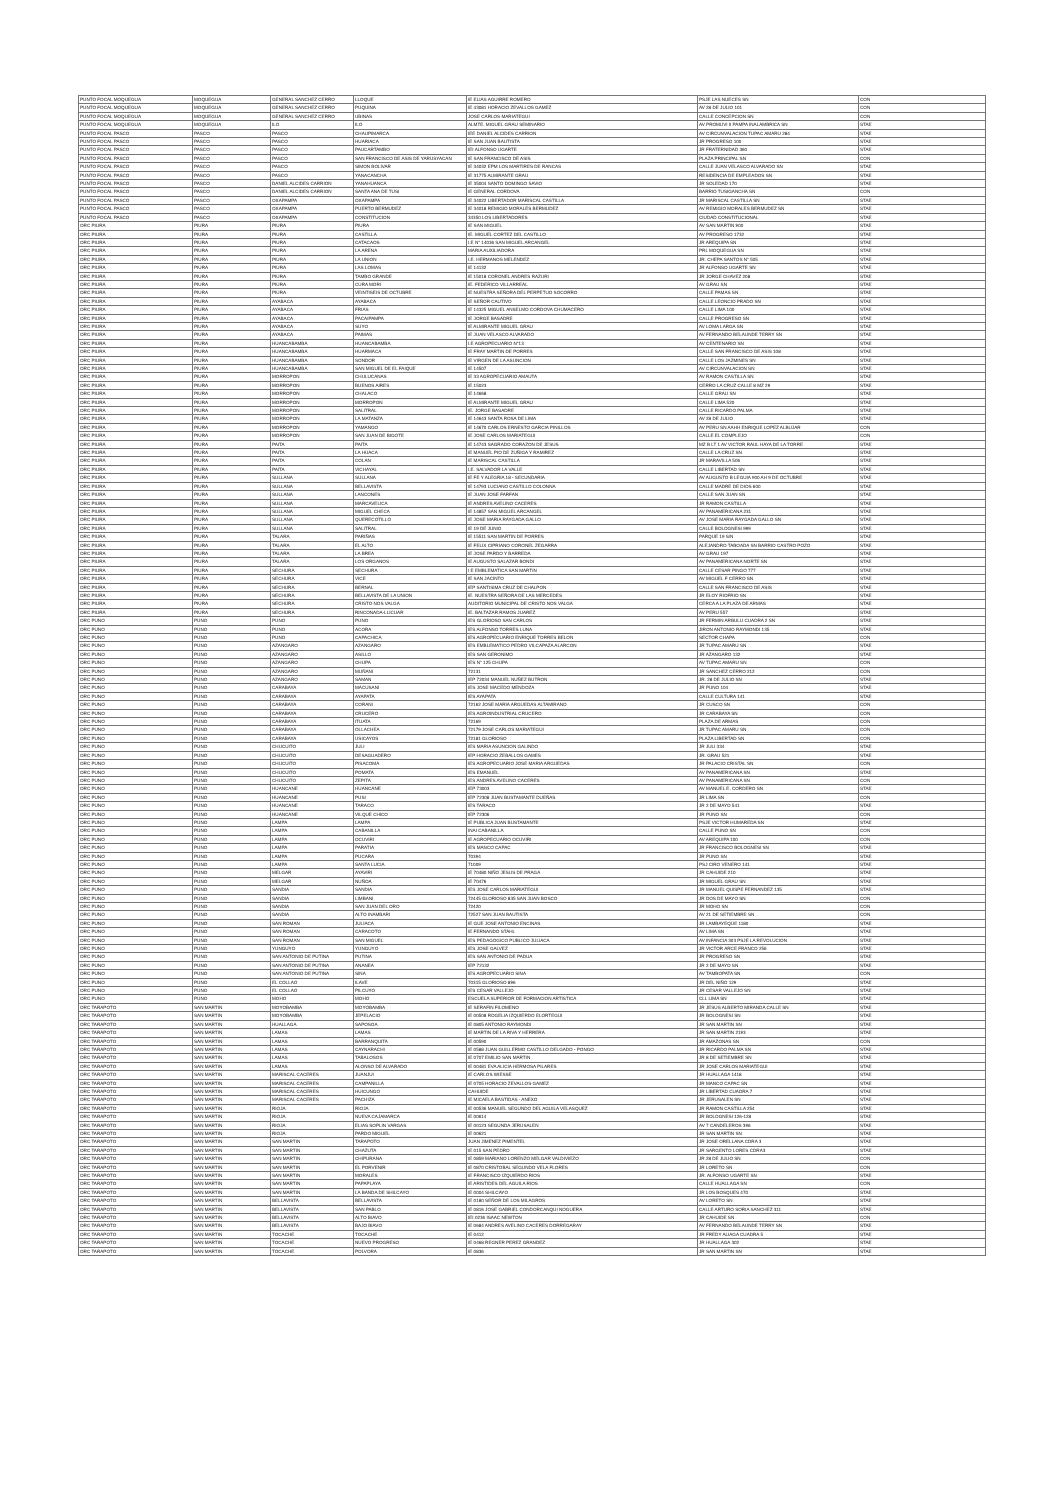| PUNTO FOCAL MOQUEGUA | MOQUEGUA | GENERAL SANCHEZ CERRO | LLOQUE | IE ELIAS AGUIRRE ROMERO | PSJE LAS NUECES SN | CON |
| PUNTO FOCAL MOQUEGUA | MOQUEGUA | GENERAL SANCHEZ CERRO | PUQUINA | IE 43081 HORACIO ZEVALLOS GAMEZ | AV 28 DE JULIO 101 | CON |
| PUNTO FOCAL MOQUEGUA | MOQUEGUA | GENERAL SANCHEZ CERRO | UBINAS | JOSE CARLOS MARIATEGUI | CALLE CONCEPCION SN | CON |
| PUNTO FOCAL MOQUEGUA | MOQUEGUA | ILO | ILO | ALMTE. MIGUEL GRAU SEMINARIO | AV PROMUVI II PAMPA INALAMBRICA SN | STAE |
| PUNTO FOCAL PASCO | PASCO | PASCO | CHAUPIMARCA | IEE DANIEL ALCIDES CARRION | AV CIRCUNVALACION TUPAC AMARU 284 | STAE |
| PUNTO FOCAL PASCO | PASCO | PASCO | HUARIACA | IE SAN JUAN BAUTISTA | JR PROGRESO 100 | STAE |
| PUNTO FOCAL PASCO | PASCO | PASCO | PAUCARTAMBO | IEI ALFONSO UGARTE | JR FRATERNIDAD 360 | STAE |
| PUNTO FOCAL PASCO | PASCO | PASCO | SAN FRANCISCO DE ASIS DE YARUSYACAN | IE SAN FRANCISCO DE ASIS | PLAZA PRINCIPAL SN | CON |
| PUNTO FOCAL PASCO | PASCO | PASCO | SIMON BOLIVAR | IE 34032 EPM LOS MARTIRES DE RANCAS | CALLE JUAN VELASCO ALVARADO SN | STAE |
| PUNTO FOCAL PASCO | PASCO | PASCO | YANACANCHA | IE 31775 ALMIRANTE GRAU | RESIDENCIA DE EMPLEADOS SN | STAE |
| PUNTO FOCAL PASCO | PASCO | DANIEL ALCIDES CARRION | YANAHUANCA | IE 35004 SANTO DOMINGO SAVIO | JR SOLEDAD 170 | STAE |
| PUNTO FOCAL PASCO | PASCO | DANIEL ALCIDES CARRION | SANTA ANA DE TUSI | IE GENERAL CORDOVA | BARRIO TUSIGANCHA SN | CON |
| PUNTO FOCAL PASCO | PASCO | OXAPAMPA | OXAPAMPA | IE 34022 LIBERTADOR MARISCAL CASTILLA | JR MARISCAL CASTILLA SN | STAE |
| PUNTO FOCAL PASCO | PASCO | OXAPAMPA | PUERTO BERMUDEZ | IE 34018 REMIGIO MORALES BERMUDEZ | AV REMIGIO MORALES BERMUDEZ SN | STAE |
| PUNTO FOCAL PASCO | PASCO | OXAPAMPA | CONSTITUCION | 34350 LOS LIBERTADORES | CIUDAD CONSTITUCIONAL | STAE |
| ORC PIURA | PIURA | PIURA | PIURA | IE SAN MIGUEL | AV SAN MARTIN 900 | STAE |
| ORC PIURA | PIURA | PIURA | CASTILLA | IE. MIGUEL CORTEZ DEL CASTILLO | AV PROGRESO 1732 | STAE |
| ORC PIURA | PIURA | PIURA | CATACAOS | I.E N° 14036 SAN MIGUEL ARCANGEL | JR AREQUIPA SN | STAE |
| ORC PIURA | PIURA | PIURA | LA ARENA | MARIA AUXILIADORA | PRL MOQUEGUA SN | STAE |
| ORC PIURA | PIURA | PIURA | LA UNION | I.E. HERMANOS MELENDEZ | JR. CHEPA SANTOS N° 505 | STAE |
| ORC PIURA | PIURA | PIURA | LAS LOMAS | IE 14132 | JR ALFONSO UGARTE SN | STAE |
| ORC PIURA | PIURA | PIURA | TAMBO GRANDE | IE 15018 CORONEL ANDRES RAZURI | JR JORGE CHAVEZ 208 | STAE |
| ORC PIURA | PIURA | PIURA | CURA MORI | IE. FEDERICO VILLARREAL | AV GRAU SN | STAE |
| ORC PIURA | PIURA | PIURA | VEINTISEIS DE OCTUBRE | IE NUESTRA SEÑORA DEL PERPETUO SOCORRO | CALLE PAMAS SN | STAE |
| ORC PIURA | PIURA | AYABACA | AYABACA | IE SEÑOR CAUTIVO | CALLE LEONCIO PRADO SN | STAE |
| ORC PIURA | PIURA | AYABACA | FRIAS | IE 14325 MIGUEL ANSELMO CORDOVA CHUMACERO | CALLE LIMA 100 | STAE |
| ORC PIURA | PIURA | AYABACA | PACAIPAMPA | IE JORGE BASADRE | CALLE PROGRESO SN | STAE |
| ORC PIURA | PIURA | AYABACA | SUYO | IE ALMIRANTE MIGUEL GRAU | AV LOMA LARGA SN | STAE |
| ORC PIURA | PIURA | AYABACA | PAIMAS | IE JUAN VELASCO ALVARADO | AV FERNANDO BELAUNDE TERRY SN | STAE |
| ORC PIURA | PIURA | HUANCABAMBA | HUANCABAMBA | I.E AGROPECUARIO N°13 | AV CENTENARIO SN | STAE |
| ORC PIURA | PIURA | HUANCABAMBA | HUARMACA | IE FRAY MARTIN DE PORRES | CALLE SAN FRANCISCO DE ASIS 108 | STAE |
| ORC PIURA | PIURA | HUANCABAMBA | SONDOR | IE VIRGEN DE LA ASUNCION | CALLE LOS JAZMINES SN | STAE |
| ORC PIURA | PIURA | HUANCABAMBA | SAN MIGUEL DE EL FAIQUE | IE 14507 | AV CIRCUNVALACION SN | STAE |
| ORC PIURA | PIURA | MORROPON | CHULUCANAS | IE 33 AGROPECUARIO AMAUTA | AV RAMON CASTILLA SN | STAE |
| ORC PIURA | PIURA | MORROPON | BUENOS AIRES | IE 15023 | CERRO LA CRUZ CALLE 8 MZ 29 | STAE |
| ORC PIURA | PIURA | MORROPON | CHALACO | IE 14668 | CALLE GRAU SN | STAE |
| ORC PIURA | PIURA | MORROPON | MORROPON | IE ALMIRANTE MIGUEL GRAU | CALLE LIMA 520 | STAE |
| ORC PIURA | PIURA | MORROPON | SALITRAL | IE. JORGE BASADRE | CALLE RICARDO PALMA | STAE |
| ORC PIURA | PIURA | MORROPON | LA MATANZA | IE 14643 SANTA ROSA DE LIMA | AV 28 DE JULIO | STAE |
| ORC PIURA | PIURA | MORROPON | YAMANGO | IE 14670 CARLOS ERNESTO GARCIA PINILLOS | AV PERU SN AAHH ENRIQUE LOPEZ ALBUJAR | CON |
| ORC PIURA | PIURA | MORROPON | SAN JUAN DE BIGOTE | IE JOSE CARLOS MARIATEGUI | CALLE EL COMPLEJO | CON |
| ORC PIURA | PIURA | PAITA | PAITA | IE 14743 SAGRADO CORAZON DE JESUS | MZ B LT 1 AV VICTOR RAUL HAYA DE LA TORRE | STAE |
| ORC PIURA | PIURA | PAITA | LA HUACA | IE MANUEL PIO DE ZUÑIGA Y RAMIREZ | CALLE LA CRUZ SN | STAE |
| ORC PIURA | PIURA | PAITA | COLAN | IE MARISCAL CASTILLA | JR MARAVILLA 506 | STAE |
| ORC PIURA | PIURA | PAITA | VICHAYAL | I.E. SALVADOR LA VALLE | CALLE LIBERTAD SN | STAE |
| ORC PIURA | PIURA | SULLANA | SULLANA | IE FE Y ALEGRIA 18 - SECUNDARIA | AV AUGUSTO B LEGUIA 900 AH 9 DE OCTUBRE | STAE |
| ORC PIURA | PIURA | SULLANA | BELLAVISTA | IE 14793 LUCIANO CASTILLO COLONNA | CALLE MADRE DE DIOS 600 | STAE |
| ORC PIURA | PIURA | SULLANA | LANCONES | IE JUAN JOSE FARFAN | CALLE SAN JUAN SN | STAE |
| ORC PIURA | PIURA | SULLANA | MARCAVELICA | IE ANDRES AVELINO CACERES | JR RAMON CASTILLA | STAE |
| ORC PIURA | PIURA | SULLANA | MIGUEL CHECA | IE 14857 SAN MIGUEL ARCANGEL | AV PANAMERICANA 231 | STAE |
| ORC PIURA | PIURA | SULLANA | QUERECOTILLO | IE JOSE MARIA RAYGADA GALLO | AV JOSE MARIA RAYGADA GALLO SN | STAE |
| ORC PIURA | PIURA | SULLANA | SALITRAL | IE 19 DE JUNIO | CALLE BOLOGNESI 999 | STAE |
| ORC PIURA | PIURA | TALARA | PARIÑAS | IE 15511 SAN MARTIN DE PORRES | PARQUE 19 S/N | STAE |
| ORC PIURA | PIURA | TALARA | EL ALTO | IE FELIX CIPRIANO CORONEL ZEGARRA | ALEJANDRO TABOADA SN BARRIO CASTRO POZO | STAE |
| ORC PIURA | PIURA | TALARA | LA BREA | IE JOSE PARDO Y BARREDA | AV GRAU 197 | STAE |
| ORC PIURA | PIURA | TALARA | LOS ORGANOS | IE AUGUSTO SALAZAR BONDI | AV PANAMERICANA NORTE SN | STAE |
| ORC PIURA | PIURA | SECHURA | SECHURA | I E EMBLEMATICA SAN MARTIN | CALLE CESAR PINGO 777 | STAE |
| ORC PIURA | PIURA | SECHURA | VICE | IE SAN JACINTO | AV MIGUEL F CERRO SN | STAE |
| ORC PIURA | PIURA | SECHURA | BERNAL | IEP SANTISIMA CRUZ DE CHALPON | CALLE SAN FRANCISCO DE ASIS | STAE |
| ORC PIURA | PIURA | SECHURA | BELLAVISTA DE LA UNION | IE. NUESTRA SEÑORA DE LAS MERCEDES | JR ELOY RIOFRIO SN | STAE |
| ORC PIURA | PIURA | SECHURA | CRISTO NOS VALGA | AUDITORIO MUNICIPAL DE CRISTO NOS VALGA | CERCA A LA PLAZA DE ARMAS | STAE |
| ORC PIURA | PIURA | SECHURA | RINCONADA-LLICUAR | IE. BALTAZAR RAMOS JUAREZ | AV PERU 557 | STAE |
| ORC PUNO | PUNO | PUNO | PUNO | IES GLORIOSO SAN CARLOS | JR FERMIN ARBULU CUADRA 2 SN | STAE |
| ORC PUNO | PUNO | PUNO | ACORA | IES ALFONSO TORRES LUNA | JIRON ANTONIO RAYMONDI 135 | STAE |
| ORC PUNO | PUNO | PUNO | CAPACHICA | IES AGROPECUARIO ENRIQUE TORRES BELON | SECTOR CHAPA | CON |
| ORC PUNO | PUNO | AZANGARO | AZANGARO | IES EMBLEMATICO PEDRO VILCAPAZA ALARCON | JR TUPAC AMARU SN | STAE |
| ORC PUNO | PUNO | AZANGARO | ASILLO | IES SAN GERONIMO | JR AZANGARO 132 | STAE |
| ORC PUNO | PUNO | AZANGARO | CHUPA | IES N° 125 CHUPA | AV TUPAC AMARU SN | CON |
| ORC PUNO | PUNO | AZANGARO | MUÑANI | 72131 | JR SANCHEZ CERRO 212 | CON |
| ORC PUNO | PUNO | AZANGARO | SAMAN | IEP 72034 MANUEL NUÑEZ BUTRON | JR. 28 DE JULIO SN | STAE |
| ORC PUNO | PUNO | CARABAYA | MACUSANI | IES JOSE MACEDO MENDOZA | JR PUNO 104 | STAE |
| ORC PUNO | PUNO | CARABAYA | AYAPATA | IES AYAPATA | CALLE CULTURA 141 | STAE |
| ORC PUNO | PUNO | CARABAYA | CORANI | 72162 JOSE MARIA ARGUEDAS ALTAMIRANO | JR CUSCO SN | CON |
| ORC PUNO | PUNO | CARABAYA | CRUCERO | IES AGROINDUSTRIAL CRUCERO | JR CARABAYA SN | CON |
| ORC PUNO | PUNO | CARABAYA | ITUATA | 72169 | PLAZA DE ARMAS | CON |
| ORC PUNO | PUNO | CARABAYA | OLLACHEA | 72179 JOSE CARLOS MARIATEGUI | JR TUPAC AMARU SN | CON |
| ORC PUNO | PUNO | CARABAYA | USICAYOS | 72181 GLORIOSO | PLAZA LIBERTAD SN | CON |
| ORC PUNO | PUNO | CHUCUITO | JULI | IES MARIA ASUNCION GALINDO | JR JULI 334 | STAE |
| ORC PUNO | PUNO | CHUCUITO | DESAGUADERO | IEP HORACIO ZEBALLOS GAMES | JR. GRAU 521 | STAE |
| ORC PUNO | PUNO | CHUCUITO | PISACOMA | IES AGROPECUARIO JOSE MARIA ARGUEDAS | JR PALACIO CRISTAL SN | CON |
| ORC PUNO | PUNO | CHUCUITO | POMATA | IES EMANUEL | AV PANAMERICANA SN | STAE |
| ORC PUNO | PUNO | CHUCUITO | ZEPITA | IES ANDRES AVELINO CACERES | AV PANAMERICANA SN | CON |
| ORC PUNO | PUNO | HUANCANE | HUANCANE | IEP 73003 | AV MANUEL E. CORDERO SN | STAE |
| ORC PUNO | PUNO | HUANCANE | PUSI | IEP 72308 JUAN BUSTAMANTE DUEÑAS | JR LIMA SN | CON |
| ORC PUNO | PUNO | HUANCANE | TARACO | IES TARACO | JR 2 DE MAYO 541 | STAE |
| ORC PUNO | PUNO | HUANCANE | VILQUE CHICO | IEP 72306 | JR PUNO SN | CON |
| ORC PUNO | PUNO | LAMPA | LAMPA | IE PUBLICA JUAN BUSTAMANTE | PSJE VICTOR HUMAREDA SN | STAE |
| ORC PUNO | PUNO | LAMPA | CABANILLA | INAI CABANILLA | CALLE PUNO SN | CON |
| ORC PUNO | PUNO | LAMPA | OCUVIRI | IE AGROPECUARIO OCUVIRI | AV AREQUIPA 100 | CON |
| ORC PUNO | PUNO | LAMPA | PARATIA | IES MANCO CAPAC | JR FRANCISCO BOLOGNESI SN | STAE |
| ORC PUNO | PUNO | LAMPA | PUCARA | 70394 | JR PUNO SN | STAE |
| ORC PUNO | PUNO | LAMPA | SANTA LUCIA | 71009 | PSJ CIRO VENERO 141 | STAE |
| ORC PUNO | PUNO | MELGAR | AYAVIRI | IE 70480 NIÑO JESUS DE PRAGA | JR CAHUIDE 210 | STAE |
| ORC PUNO | PUNO | MELGAR | NUÑOA | IE 70476 | JR MIGUEL GRAU SN | STAE |
| ORC PUNO | PUNO | SANDIA | SANDIA | IES JOSE CARLOS MARIATEGUI | JR MANUEL QUISPE FERNANDEZ 135 | STAE |
| ORC PUNO | PUNO | SANDIA | LIMBANI | 72445 GLORIOSO 835 SAN JUAN BOSCO | JR DOS DE MAYO SN | CON |
| ORC PUNO | PUNO | SANDIA | SAN JUAN DEL ORO | 72420 | JR MOHO SN | CON |
| ORC PUNO | PUNO | SANDIA | ALTO INAMBARI | 72527 SAN JUAN BAUTISTA | AV 21 DE SETIEMBRE SN | CON |
| ORC PUNO | PUNO | SAN ROMAN | JULIACA | IE GUE JOSE ANTONIO ENCINAS | JR LAMBAYEQUE 1180 | STAE |
| ORC PUNO | PUNO | SAN ROMAN | CARACOTO | IE FERNANDO STAHL | AV LIMA SN | STAE |
| ORC PUNO | PUNO | SAN ROMAN | SAN MIGUEL | IES PEDAGOGICO PUBLICO JULIACA | AV INFANCIA 303 PSJE LA REVOLUCION | STAE |
| ORC PUNO | PUNO | YUNGUYO | YUNGUYO | IES JOSE GALVEZ | JR VICTOR ARCE FRANCO 256 | STAE |
| ORC PUNO | PUNO | SAN ANTONIO DE PUTINA | PUTINA | IES SAN ANTONIO DE PADUA | JR PROGRESO SN | STAE |
| ORC PUNO | PUNO | SAN ANTONIO DE PUTINA | ANANEA | IEP 72132 | JR 2 DE MAYO SN | STAE |
| ORC PUNO | PUNO | SAN ANTONIO DE PUTINA | SINA | IES AGROPECUARIO SINA | AV TAMBOPATA SN | CON |
| ORC PUNO | PUNO | EL COLLAO | ILAVE | 70315 GLORIOSO 896 | JR DEL NIÑO 129 | STAE |
| ORC PUNO | PUNO | EL COLLAO | PILCUYO | IES CESAR VALLEJO | JR CESAR VALLEJO SN | STAE |
| ORC PUNO | PUNO | MOHO | MOHO | ESCUELA SUPERIOR DE FORMACION ARTISTICA | CLL LIMA SN | STAE |
| ORC TARAPOTO | SAN MARTIN | MOYOBAMBA | MOYOBAMBA | IE SERAFIN FILOMENO | JR JESUS ALBERTO MIRANDA CALLE SN | STAE |
| ORC TARAPOTO | SAN MARTIN | MOYOBAMBA | JEPELACIO | IE 00508 ROGELIA IZQUIERDO ELORTEGUI | JR BOLOGNESI SN | STAE |
| ORC TARAPOTO | SAN MARTIN | HUALLAGA | SAPOSOA | IE 0805 ANTONIO RAYMONDI | JR SAN MARTIN SN | STAE |
| ORC TARAPOTO | SAN MARTIN | LAMAS | LAMAS | IE MARTIN DE LA RIVA Y HERRERA | JR SAN MARTIN 2193 | STAE |
| ORC TARAPOTO | SAN MARTIN | LAMAS | BARRANQUITA | IE 00590 | JR AMAZONAS SN | CON |
| ORC TARAPOTO | SAN MARTIN | LAMAS | CAYNARACHI | IE 0588 JUAN GUILLERMO CASTILLO DELGADO - PONGO | JR RICARDO PALMA SN | STAE |
| ORC TARAPOTO | SAN MARTIN | LAMAS | TABALOSOS | IE 0707 EMILIO SAN MARTIN | JR 8 DE SETIEMBRE SN | STAE |
| ORC TARAPOTO | SAN MARTIN | LAMAS | ALONSO DE ALVARADO | IE 00481 EVA ALICIA HERMOSA PILARES | JR JOSE CARLOS MARIATEGUI | STAE |
| ORC TARAPOTO | SAN MARTIN | MARISCAL CACERES | JUANJUI | IE CARLOS WIESSE | JR HUALLAGA 1418 | STAE |
| ORC TARAPOTO | SAN MARTIN | MARISCAL CACERES | CAMPANILLA | IE 0705 HORACIO ZEVALLOS GAMEZ | JR MANCO CAPAC SN | STAE |
| ORC TARAPOTO | SAN MARTIN | MARISCAL CACERES | HUICUNGO | CAHUIDE | JR LIBERTAD CUADRA 7 | STAE |
| ORC TARAPOTO | SAN MARTIN | MARISCAL CACERES | PACHIZA | IE MICAELA BASTIDAS - ANEXO | JR JERUSALEN SN | STAE |
| ORC TARAPOTO | SAN MARTIN | RIOJA | RIOJA | IE 00536 MANUEL SEGUNDO DEL AGUILA VELASQUEZ | JR RAMON CASTILLA 254 | STAE |
| ORC TARAPOTO | SAN MARTIN | RIOJA | NUEVA CAJAMARCA | IE 00614 | JR BOLOGNESI 126-128 | STAE |
| ORC TARAPOTO | SAN MARTIN | RIOJA | ELIAS SOPLIN VARGAS | IE 00123 SEGUNDA JERUSALEN | AV 7 CANDELEROS 396 | STAE |
| ORC TARAPOTO | SAN MARTIN | RIOJA | PARDO MIGUEL | IE 00621 | JR SAN MARTIN SN | STAE |
| ORC TARAPOTO | SAN MARTIN | SAN MARTIN | TARAPOTO | JUAN JIMENEZ PIMENTEL | JR JOSE ORELLANA CDRA 3 | STAE |
| ORC TARAPOTO | SAN MARTIN | SAN MARTIN | CHAZUTA | IE 015 SAN PEDRO | JR SARGENTO LORES CDRA3 | STAE |
| ORC TARAPOTO | SAN MARTIN | SAN MARTIN | CHIPURANA | IE 0859 MARIANO LORENZO MELGAR VALDIVIEZO | JR 28 DE JULIO SN | CON |
| ORC TARAPOTO | SAN MARTIN | SAN MARTIN | EL PORVENIR | IE 0870 CRISTOBAL SEGUNDO VELA FLORES | JR LORETO SN | CON |
| ORC TARAPOTO | SAN MARTIN | SAN MARTIN | MORALES | IE FRANCISCO IZQUIERDO RIOS | JR. ALFONSO UGARTE SN | STAE |
| ORC TARAPOTO | SAN MARTIN | SAN MARTIN | PAPAPLAYA | IE ARISTIDES DEL AGUILA RIOS | CALLE HUALLAGA SN | CON |
| ORC TARAPOTO | SAN MARTIN | SAN MARTIN | LA BANDA DE SHILCAYO | IE 0004 SHILCAYO | JR LOS BOSQUES 470 | STAE |
| ORC TARAPOTO | SAN MARTIN | BELLAVISTA | BELLAVISTA | IE 0180 SEÑOR DE LOS MILAGROS | AV LORETO SN | STAE |
| ORC TARAPOTO | SAN MARTIN | BELLAVISTA | SAN PABLO | IE 0816 JOSE GABRIEL CONDORCANQUI NOGUERA | CALLE ARTURO SORIA SANCHEZ 311 | STAE |
| ORC TARAPOTO | SAN MARTIN | BELLAVISTA | ALTO BIAVO | IEI 0236 ISAAC NEWTON | JR CAHUIDE SN | CON |
| ORC TARAPOTO | SAN MARTIN | BELLAVISTA | BAJO BIAVO | IE 0684 ANDRES AVELINO CACERES DORREGARAY | AV FERNANDO BELAUNDE TERRY SN | STAE |
| ORC TARAPOTO | SAN MARTIN | TOCACHE | TOCACHE | IE 0412 | JR FREDY ALIAGA CUADRA 5 | STAE |
| ORC TARAPOTO | SAN MARTIN | TOCACHE | NUEVO PROGRESO | IE 0468 REGNER PEREZ GRANDEZ | JR HUALLAGA 302 | STAE |
| ORC TARAPOTO | SAN MARTIN | TOCACHE | POLVORA | IE 0836 | JR SAN MARTIN SN | STAE |